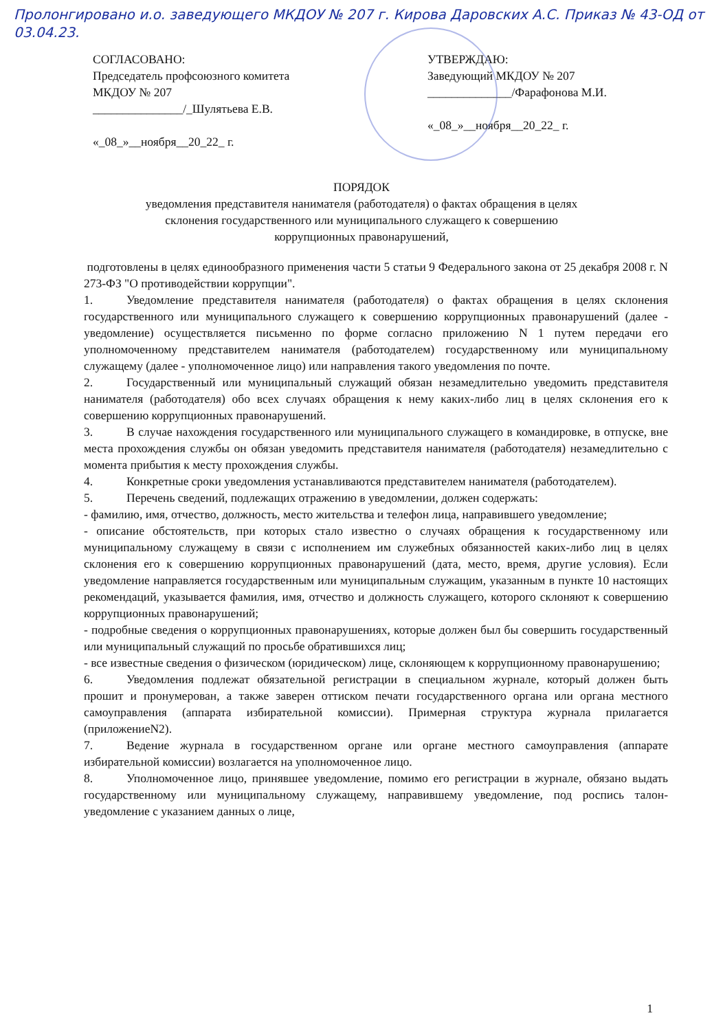Пролонгировано и.о. заведующего МКДОУ № 207 г. Кирова Даровских А.С. Приказ № 43-ОД от 03.04.23.
СОГЛАСОВАНО:
Председатель профсоюзного комитета
МКДОУ № 207
_______________/_Шулятьева Е.В.
«_08_»__ноября__20_22_ г.
УТВЕРЖДАЮ:
Заведующий МКДОУ № 207
______________/Фарафонова М.И.
«_08_»__ноября__20_22_ г.
ПОРЯДОК
уведомления представителя нанимателя (работодателя) о фактах обращения в целях
склонения государственного или муниципального служащего к совершению
коррупционных правонарушений,
подготовлены в целях единообразного применения части 5 статьи 9 Федерального закона от 25 декабря 2008 г. N 273-ФЗ "О противодействии коррупции".
1. Уведомление представителя нанимателя (работодателя) о фактах обращения в целях склонения государственного или муниципального служащего к совершению коррупционных правонарушений (далее - уведомление) осуществляется письменно по форме согласно приложению N 1 путем передачи его уполномоченному представителем нанимателя (работодателем) государственному или муниципальному служащему (далее - уполномоченное лицо) или направления такого уведомления по почте.
2. Государственный или муниципальный служащий обязан незамедлительно уведомить представителя нанимателя (работодателя) обо всех случаях обращения к нему каких-либо лиц в целях склонения его к совершению коррупционных правонарушений.
3. В случае нахождения государственного или муниципального служащего в командировке, в отпуске, вне места прохождения службы он обязан уведомить представителя нанимателя (работодателя) незамедлительно с момента прибытия к месту прохождения службы.
4. Конкретные сроки уведомления устанавливаются представителем нанимателя (работодателем).
5. Перечень сведений, подлежащих отражению в уведомлении, должен содержать:
- фамилию, имя, отчество, должность, место жительства и телефон лица, направившего уведомление;
- описание обстоятельств, при которых стало известно о случаях обращения к государственному или муниципальному служащему в связи с исполнением им служебных обязанностей каких-либо лиц в целях склонения его к совершению коррупционных правонарушений (дата, место, время, другие условия). Если уведомление направляется государственным или муниципальным служащим, указанным в пункте 10 настоящих рекомендаций, указывается фамилия, имя, отчество и должность служащего, которого склоняют к совершению коррупционных правонарушений;
- подробные сведения о коррупционных правонарушениях, которые должен был бы совершить государственный или муниципальный служащий по просьбе обратившихся лиц;
- все известные сведения о физическом (юридическом) лице, склоняющем к коррупционному правонарушению;
6. Уведомления подлежат обязательной регистрации в специальном журнале, который должен быть прошит и пронумерован, а также заверен оттиском печати государственного органа или органа местного самоуправления (аппарата избирательной комиссии). Примерная структура журнала прилагается (приложениеN2).
7. Ведение журнала в государственном органе или органе местного самоуправления (аппарате избирательной комиссии) возлагается на уполномоченное лицо.
8. Уполномоченное лицо, принявшее уведомление, помимо его регистрации в журнале, обязано выдать государственному или муниципальному служащему, направившему уведомление, под роспись талон-уведомление с указанием данных о лице,
1